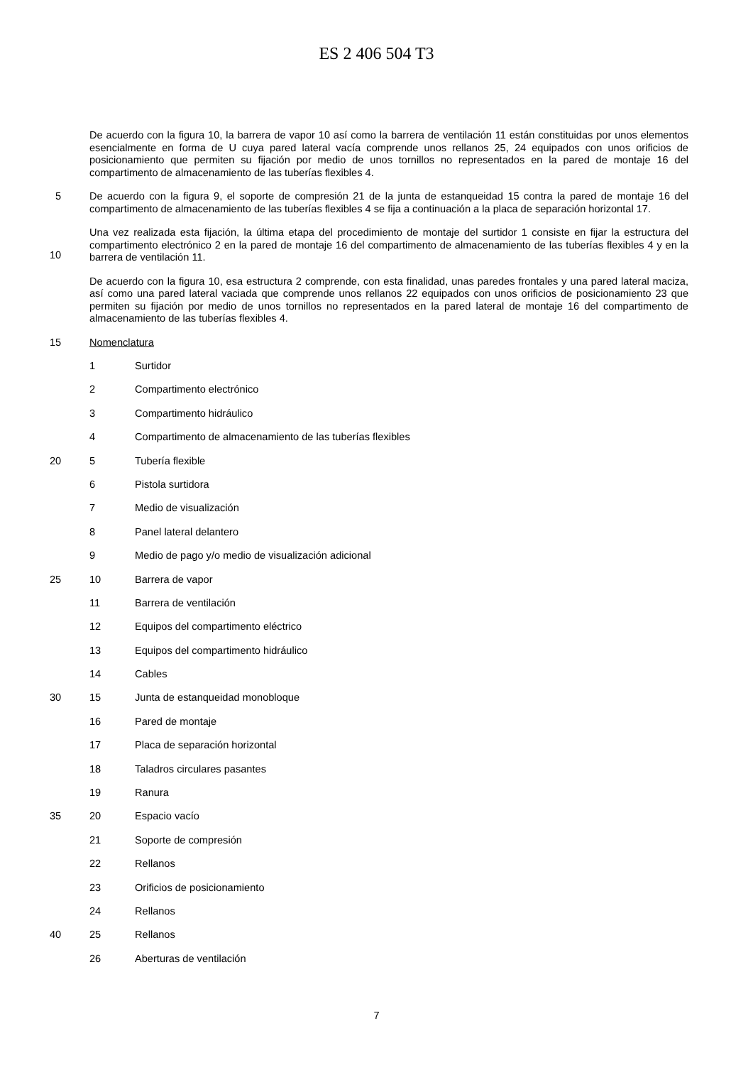ES 2 406 504 T3
De acuerdo con la figura 10, la barrera de vapor 10 así como la barrera de ventilación 11 están constituidas por unos elementos esencialmente en forma de U cuya pared lateral vacía comprende unos rellanos 25, 24 equipados con unos orificios de posicionamiento que permiten su fijación por medio de unos tornillos no representados en la pared de montaje 16 del compartimento de almacenamiento de las tuberías flexibles 4.
5
De acuerdo con la figura 9, el soporte de compresión 21 de la junta de estanqueidad 15 contra la pared de montaje 16 del compartimento de almacenamiento de las tuberías flexibles 4 se fija a continuación a la placa de separación horizontal 17.
10
Una vez realizada esta fijación, la última etapa del procedimiento de montaje del surtidor 1 consiste en fijar la estructura del compartimento electrónico 2 en la pared de montaje 16 del compartimento de almacenamiento de las tuberías flexibles 4 y en la barrera de ventilación 11.
De acuerdo con la figura 10, esa estructura 2 comprende, con esta finalidad, unas paredes frontales y una pared lateral maciza, así como una pared lateral vaciada que comprende unos rellanos 22 equipados con unos orificios de posicionamiento 23 que permiten su fijación por medio de unos tornillos no representados en la pared lateral de montaje 16 del compartimento de almacenamiento de las tuberías flexibles 4.
15
Nomenclatura
1 Surtidor
2 Compartimento electrónico
3 Compartimento hidráulico
4 Compartimento de almacenamiento de las tuberías flexibles
20
5 Tubería flexible
6 Pistola surtidora
7 Medio de visualización
8 Panel lateral delantero
9 Medio de pago y/o medio de visualización adicional
25
10 Barrera de vapor
11 Barrera de ventilación
12 Equipos del compartimento eléctrico
13 Equipos del compartimento hidráulico
14 Cables
30
15 Junta de estanqueidad monobloque
16 Pared de montaje
17 Placa de separación horizontal
18 Taladros circulares pasantes
19 Ranura
35
20 Espacio vacío
21 Soporte de compresión
22 Rellanos
23 Orificios de posicionamiento
24 Rellanos
40
25 Rellanos
26 Aberturas de ventilación
7